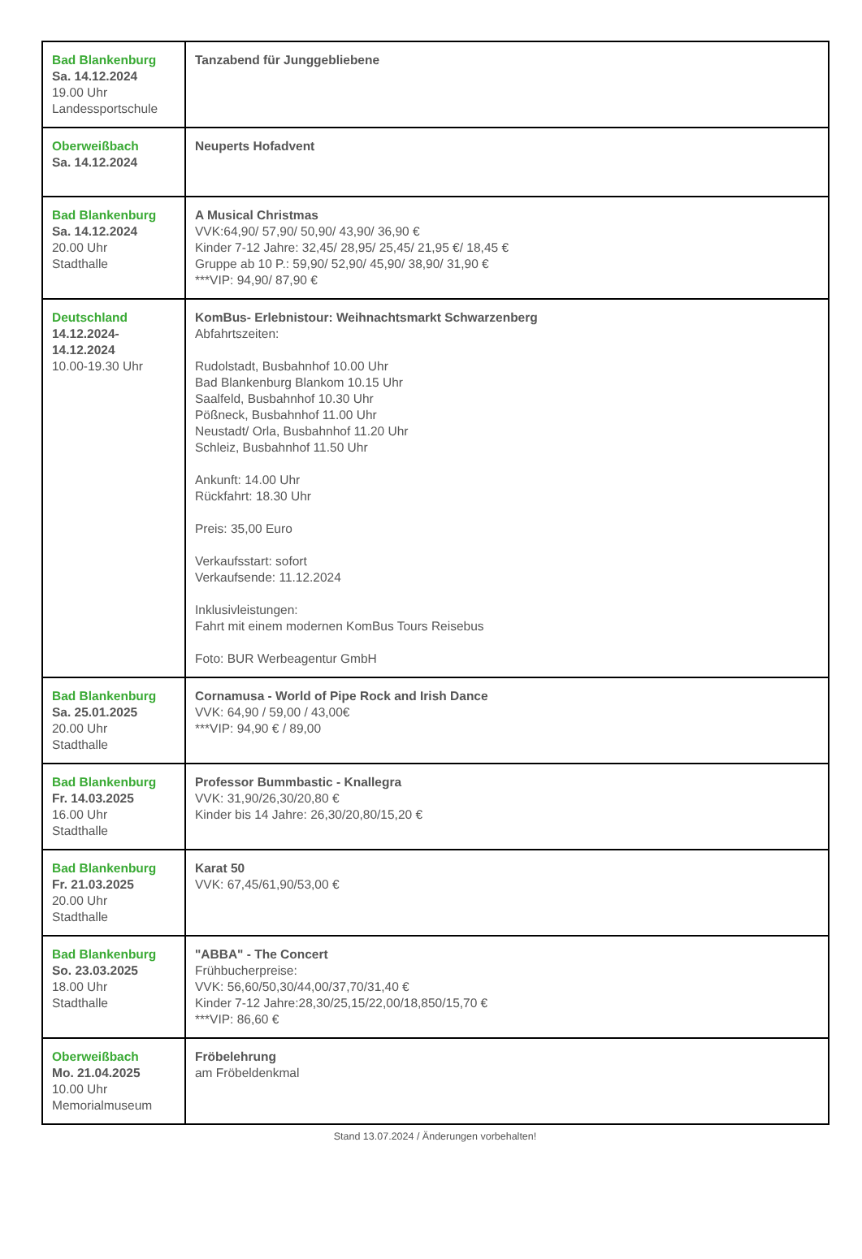| Bad Blankenburg Sa. 14.12.2024 19.00 Uhr Landessportschule | Tanzabend für Junggebliebene |
| Oberweißbach Sa. 14.12.2024 | Neuperts Hofadvent |
| Bad Blankenburg Sa. 14.12.2024 20.00 Uhr Stadthalle | A Musical Christmas VVK:64,90/ 57,90/ 50,90/ 43,90/ 36,90 € Kinder 7-12 Jahre: 32,45/ 28,95/ 25,45/ 21,95 €/ 18,45 € Gruppe ab 10 P.: 59,90/ 52,90/ 45,90/ 38,90/ 31,90 € ***VIP: 94,90/ 87,90 € |
| Deutschland 14.12.2024- 14.12.2024 10.00-19.30 Uhr | KomBus- Erlebnistour: Weihnachtsmarkt Schwarzenberg Abfahrtszeiten: Rudolstadt, Busbahnhof 10.00 Uhr Bad Blankenburg Blankom 10.15 Uhr Saalfeld, Busbahnhof 10.30 Uhr Pößneck, Busbahnhof 11.00 Uhr Neustadt/ Orla, Busbahnhof 11.20 Uhr Schleiz, Busbahnhof 11.50 Uhr Ankunft: 14.00 Uhr Rückfahrt: 18.30 Uhr Preis: 35,00 Euro Verkaufsstart: sofort Verkaufsende: 11.12.2024 Inklusivleistungen: Fahrt mit einem modernen KomBus Tours Reisebus Foto: BUR Werbeagentur GmbH |
| Bad Blankenburg Sa. 25.01.2025 20.00 Uhr Stadthalle | Cornamusa - World of Pipe Rock and Irish Dance VVK: 64,90 / 59,00 / 43,00€ ***VIP: 94,90 € / 89,00 |
| Bad Blankenburg Fr. 14.03.2025 16.00 Uhr Stadthalle | Professor Bummbastic - Knallegra VVK: 31,90/26,30/20,80 € Kinder bis 14 Jahre: 26,30/20,80/15,20 € |
| Bad Blankenburg Fr. 21.03.2025 20.00 Uhr Stadthalle | Karat 50 VVK: 67,45/61,90/53,00 € |
| Bad Blankenburg So. 23.03.2025 18.00 Uhr Stadthalle | "ABBA" - The Concert Frühbucherpreise: VVK: 56,60/50,30/44,00/37,70/31,40 € Kinder 7-12 Jahre:28,30/25,15/22,00/18,850/15,70 € ***VIP: 86,60 € |
| Oberweißbach Mo. 21.04.2025 10.00 Uhr Memorialmuseum | Fröbelehrung am Fröbeldenkmal |
Stand 13.07.2024 / Änderungen vorbehalten!